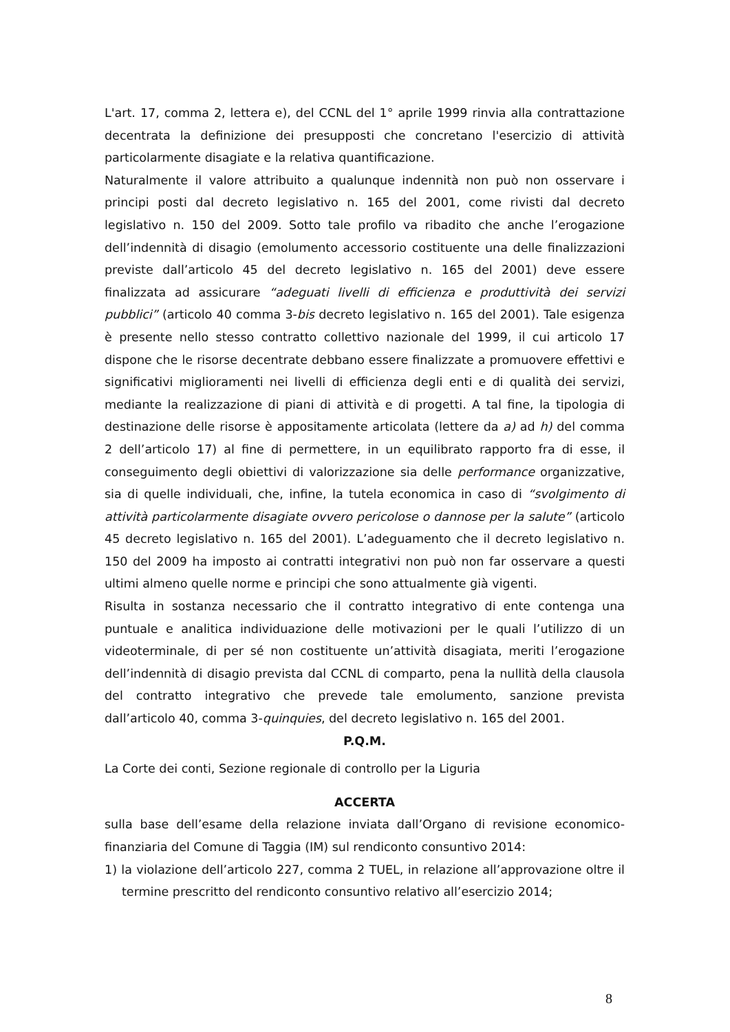L'art. 17, comma 2, lettera e), del CCNL del 1° aprile 1999 rinvia alla contrattazione decentrata la definizione dei presupposti che concretano l'esercizio di attività particolarmente disagiate e la relativa quantificazione.
Naturalmente il valore attribuito a qualunque indennità non può non osservare i principi posti dal decreto legislativo n. 165 del 2001, come rivisti dal decreto legislativo n. 150 del 2009. Sotto tale profilo va ribadito che anche l’erogazione dell’indennità di disagio (emolumento accessorio costituente una delle finalizzazioni previste dall’articolo 45 del decreto legislativo n. 165 del 2001) deve essere finalizzata ad assicurare “adeguati livelli di efficienza e produttività dei servizi pubblici” (articolo 40 comma 3-bis decreto legislativo n. 165 del 2001). Tale esigenza è presente nello stesso contratto collettivo nazionale del 1999, il cui articolo 17 dispone che le risorse decentrate debbano essere finalizzate a promuovere effettivi e significativi miglioramenti nei livelli di efficienza degli enti e di qualità dei servizi, mediante la realizzazione di piani di attività e di progetti. A tal fine, la tipologia di destinazione delle risorse è appositamente articolata (lettere da a) ad h) del comma 2 dell’articolo 17) al fine di permettere, in un equilibrato rapporto fra di esse, il conseguimento degli obiettivi di valorizzazione sia delle performance organizzative, sia di quelle individuali, che, infine, la tutela economica in caso di “svolgimento di attività particolarmente disagiate ovvero pericolose o dannose per la salute” (articolo 45 decreto legislativo n. 165 del 2001). L’adeguamento che il decreto legislativo n. 150 del 2009 ha imposto ai contratti integrativi non può non far osservare a questi ultimi almeno quelle norme e principi che sono attualmente già vigenti.
Risulta in sostanza necessario che il contratto integrativo di ente contenga una puntuale e analitica individuazione delle motivazioni per le quali l’utilizzo di un videoterminale, di per sé non costituente un’attività disagiata, meriti l’erogazione dell’indennità di disagio prevista dal CCNL di comparto, pena la nullità della clausola del contratto integrativo che prevede tale emolumento, sanzione prevista dall’articolo 40, comma 3-quinquies, del decreto legislativo n. 165 del 2001.
P.Q.M.
La Corte dei conti, Sezione regionale di controllo per la Liguria
ACCERTA
sulla base dell’esame della relazione inviata dall’Organo di revisione economico-finanziaria del Comune di Taggia (IM) sul rendiconto consuntivo 2014:
1) la violazione dell’articolo 227, comma 2 TUEL, in relazione all’approvazione oltre il termine prescritto del rendiconto consuntivo relativo all’esercizio 2014;
8